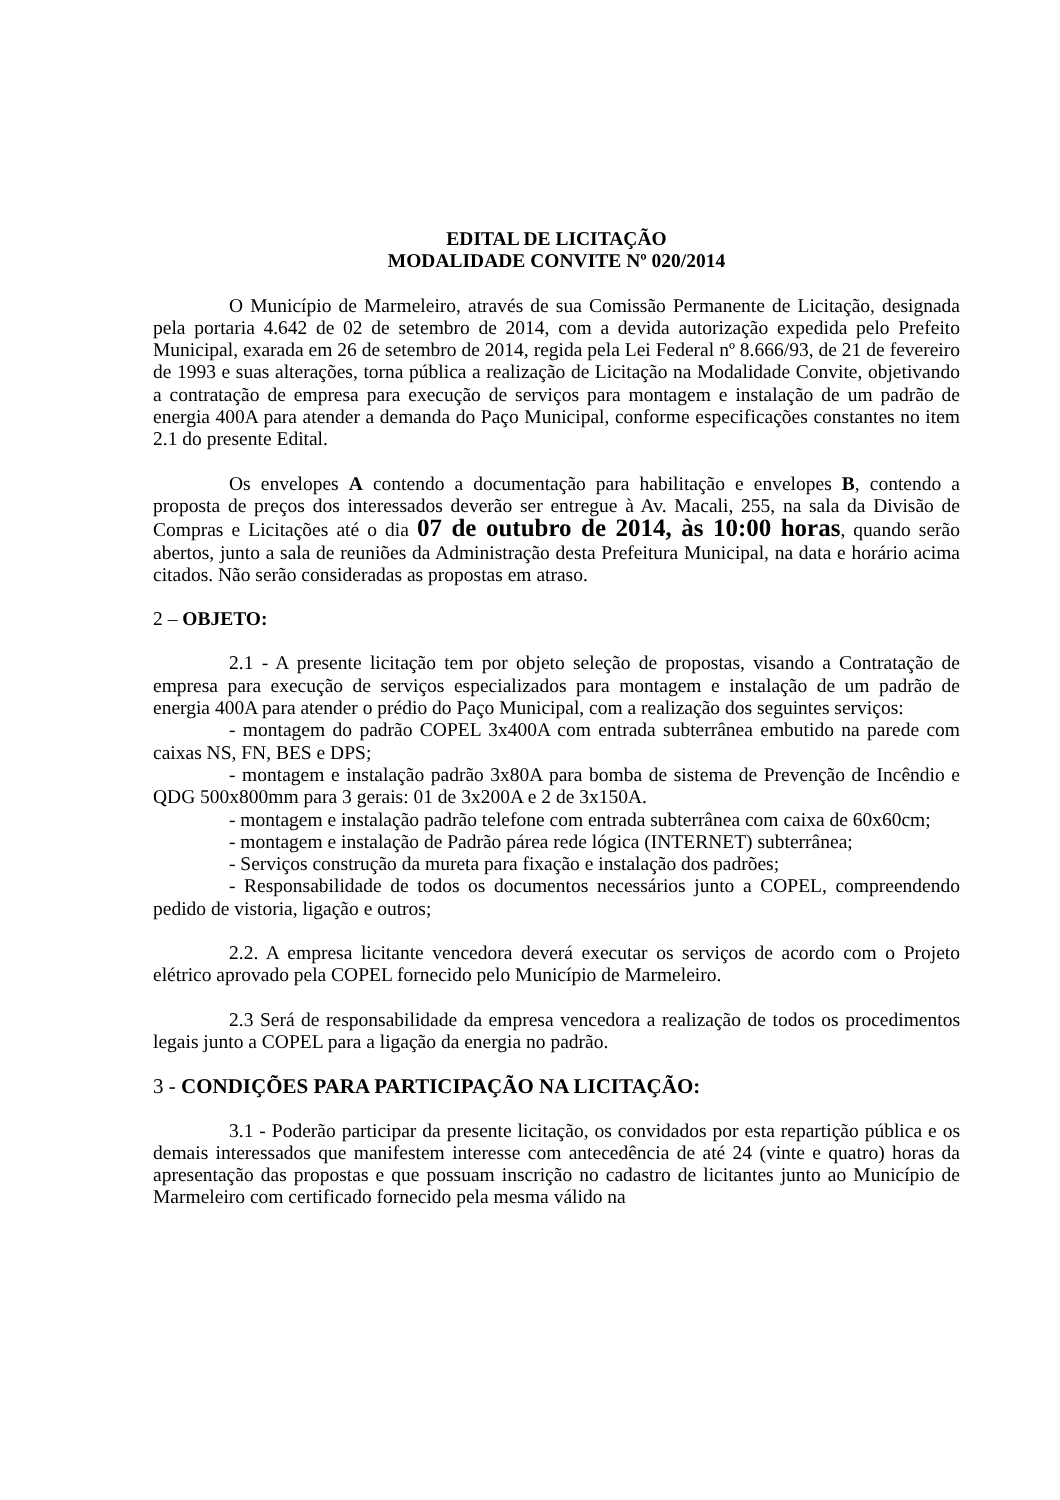EDITAL DE LICITAÇÃO
MODALIDADE CONVITE Nº 020/2014
O Município de Marmeleiro, através de sua Comissão Permanente de Licitação, designada pela portaria 4.642 de 02 de setembro de 2014, com a devida autorização expedida pelo Prefeito Municipal, exarada em 26 de setembro de 2014, regida pela Lei Federal nº 8.666/93, de 21 de fevereiro de 1993 e suas alterações, torna pública a realização de Licitação na Modalidade Convite, objetivando a contratação de empresa para execução de serviços para montagem e instalação de um padrão de energia 400A para atender a demanda do Paço Municipal, conforme especificações constantes no item 2.1 do presente Edital.
Os envelopes A contendo a documentação para habilitação e envelopes B, contendo a proposta de preços dos interessados deverão ser entregue à Av. Macali, 255, na sala da Divisão de Compras e Licitações até o dia 07 de outubro de 2014, às 10:00 horas, quando serão abertos, junto a sala de reuniões da Administração desta Prefeitura Municipal, na data e horário acima citados. Não serão consideradas as propostas em atraso.
2 – OBJETO:
2.1 - A presente licitação tem por objeto seleção de propostas, visando a Contratação de empresa para execução de serviços especializados para montagem e instalação de um padrão de energia 400A para atender o prédio do Paço Municipal, com a realização dos seguintes serviços:
- montagem do padrão COPEL 3x400A com entrada subterrânea embutido na parede com caixas NS, FN, BES e DPS;
- montagem e instalação padrão 3x80A para bomba de sistema de Prevenção de Incêndio e QDG 500x800mm para 3 gerais: 01 de 3x200A e 2 de 3x150A.
- montagem e instalação padrão telefone com entrada subterrânea com caixa de 60x60cm;
- montagem e instalação de Padrão párea rede lógica (INTERNET) subterrânea;
- Serviços construção da mureta para fixação e instalação dos padrões;
- Responsabilidade de todos os documentos necessários junto a COPEL, compreendendo pedido de vistoria, ligação e outros;
2.2. A empresa licitante vencedora deverá executar os serviços de acordo com o Projeto elétrico aprovado pela COPEL fornecido pelo Município de Marmeleiro.
2.3 Será de responsabilidade da empresa vencedora a realização de todos os procedimentos legais junto a COPEL para a ligação da energia no padrão.
3 - CONDIÇÕES PARA PARTICIPAÇÃO NA LICITAÇÃO:
3.1 - Poderão participar da presente licitação, os convidados por esta repartição pública e os demais interessados que manifestem interesse com antecedência de até 24 (vinte e quatro) horas da apresentação das propostas e que possuam inscrição no cadastro de licitantes junto ao Município de Marmeleiro com certificado fornecido pela mesma válido na